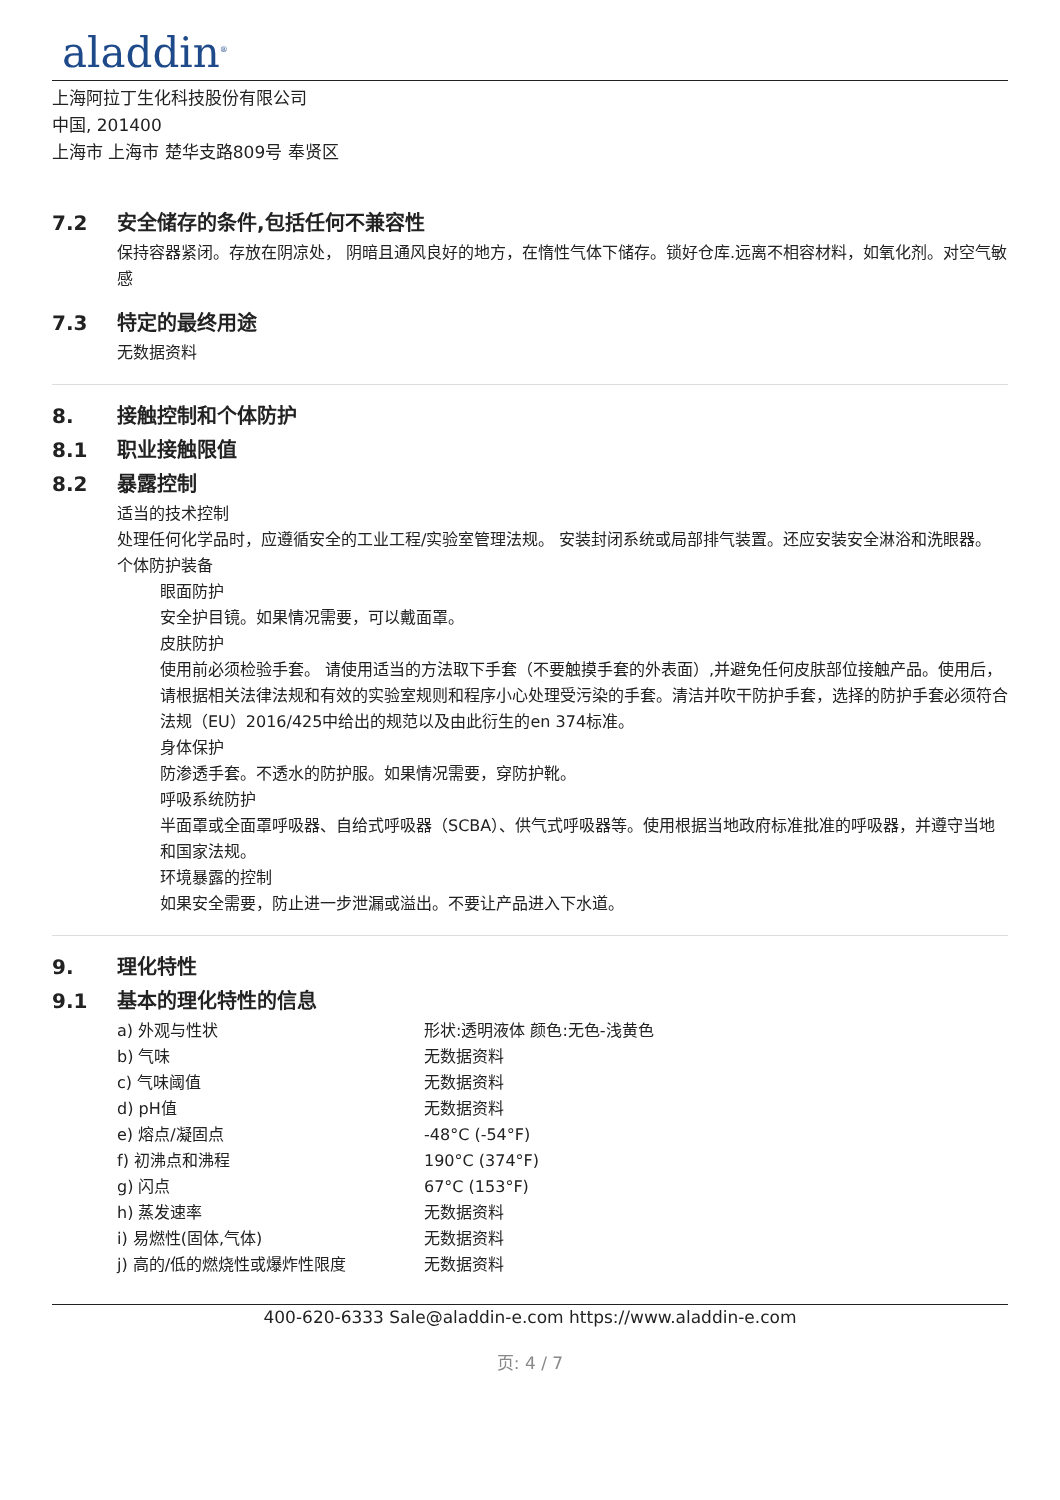aladdin<sup>®</sup>
上海阿拉丁生化科技股份有限公司
中国, 201400
上海市 上海市 楚华支路809号 奉贤区
7.2 安全储存的条件,包括任何不兼容性
保持容器紧闭。存放在阴凉处， 阴暗且通风良好的地方，在惰性气体下储存。锁好仓库.远离不相容材料，如氧化剂。对空气敏感
7.3 特定的最终用途
无数据资料
8. 接触控制和个体防护
8.1 职业接触限值
8.2 暴露控制
适当的技术控制
处理任何化学品时，应遵循安全的工业工程/实验室管理法规。 安装封闭系统或局部排气装置。还应安装安全淋浴和洗眼器。
个体防护装备
眼面防护
安全护目镜。如果情况需要，可以戴面罩。
皮肤防护
使用前必须检验手套。 请使用适当的方法取下手套（不要触摸手套的外表面）,并避免任何皮肤部位接触产品。使用后，请根据相关法律法规和有效的实验室规则和程序小心处理受污染的手套。清洁并吹干防护手套，选择的防护手套必须符合法规（EU）2016/425中给出的规范以及由此衍生的en 374标准。
身体保护
防渗透手套。不透水的防护服。如果情况需要，穿防护靴。
呼吸系统防护
半面罩或全面罩呼吸器、自给式呼吸器（SCBA）、供气式呼吸器等。使用根据当地政府标准批准的呼吸器，并遵守当地和国家法规。
环境暴露的控制
如果安全需要，防止进一步泄漏或溢出。不要让产品进入下水道。
9. 理化特性
9.1 基本的理化特性的信息
| a) 外观与性状 | 形状:透明液体 颜色:无色-浅黄色 |
| b) 气味 | 无数据资料 |
| c) 气味阈值 | 无数据资料 |
| d) pH值 | 无数据资料 |
| e) 熔点/凝固点 | -48°C (-54°F) |
| f) 初沸点和沸程 | 190°C (374°F) |
| g) 闪点 | 67°C (153°F) |
| h) 蒸发速率 | 无数据资料 |
| i) 易燃性(固体,气体) | 无数据资料 |
| j) 高的/低的燃烧性或爆炸性限度 | 无数据资料 |
400-620-6333 Sale@aladdin-e.com https://www.aladdin-e.com
页: 4 / 7